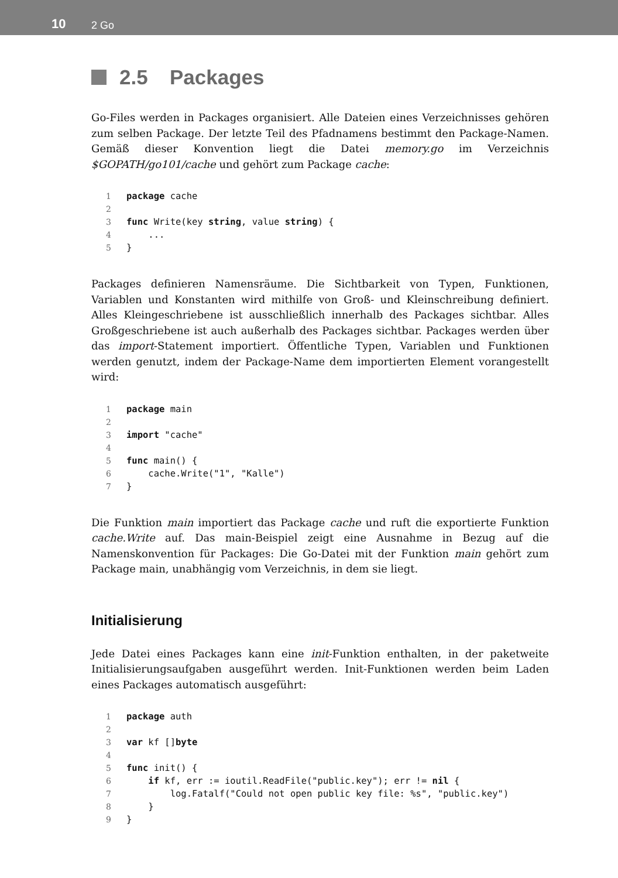10 2 Go
2.5 Packages
Go-Files werden in Packages organisiert. Alle Dateien eines Verzeichnisses gehören zum selben Package. Der letzte Teil des Pfadnamens bestimmt den Package-Namen. Gemäß dieser Konvention liegt die Datei memory.go im Verzeichnis $GOPATH/go101/cache und gehört zum Package cache:
1 package cache
2
3 func Write(key string, value string) {
4 ...
5 }
Packages definieren Namensräume. Die Sichtbarkeit von Typen, Funktionen, Variablen und Konstanten wird mithilfe von Groß- und Kleinschreibung definiert. Alles Kleingeschriebene ist ausschließlich innerhalb des Packages sichtbar. Alles Großgeschriebene ist auch außerhalb des Packages sichtbar. Packages werden über das import-Statement importiert. Öffentliche Typen, Variablen und Funktionen werden genutzt, indem der Package-Name dem importierten Element vorangestellt wird:
1 package main
2
3 import "cache"
4
5 func main() {
6 cache.Write("1", "Kalle")
7 }
Die Funktion main importiert das Package cache und ruft die exportierte Funktion cache.Write auf. Das main-Beispiel zeigt eine Ausnahme in Bezug auf die Namenskonvention für Packages: Die Go-Datei mit der Funktion main gehört zum Package main, unabhängig vom Verzeichnis, in dem sie liegt.
Initialisierung
Jede Datei eines Packages kann eine init-Funktion enthalten, in der paketweite Initialisierungsaufgaben ausgeführt werden. Init-Funktionen werden beim Laden eines Packages automatisch ausgeführt:
1 package auth
2
3 var kf []byte
4
5 func init() {
6 if kf, err := ioutil.ReadFile("public.key"); err != nil {
7 log.Fatalf("Could not open public key file: %s", "public.key")
8 }
9 }